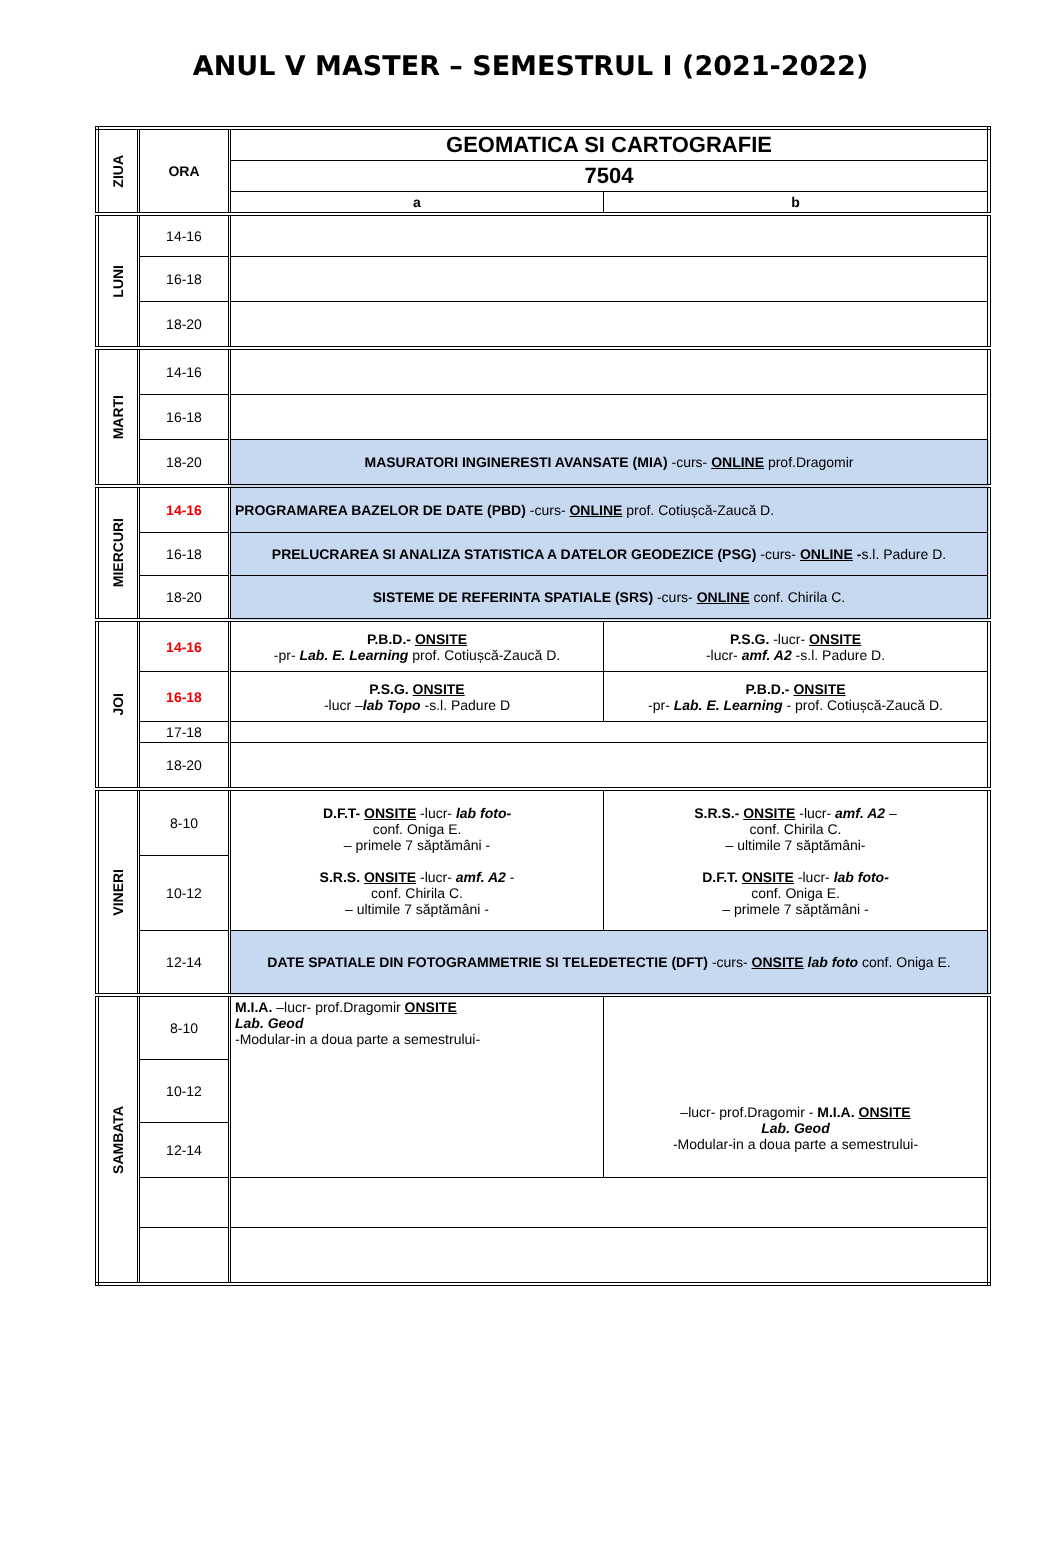ANUL V MASTER – SEMESTRUL I (2021-2022)
| ZIUA | ORA | GEOMATICA SI CARTOGRAFIE | |
| --- | --- | --- | --- |
| | | 7504 | |
| | | a | b |
| LUNI | 14-16 | | |
| | 16-18 | | |
| | 18-20 | | |
| MARTI | 14-16 | | |
| | 16-18 | | |
| | 18-20 | MASURATORI INGINERESTI AVANSATE (MIA) -curs- ONLINE prof.Dragomir | |
| MIERCURI | 14-16 | PROGRAMAREA BAZELOR DE DATE (PBD) -curs- ONLINE prof. Cotiușcă-Zaucă D. | |
| | 16-18 | PRELUCRAREA SI ANALIZA STATISTICA A DATELOR GEODEZICE (PSG) -curs- ONLINE - s.l. Padure D. | |
| | 18-20 | SISTEME DE REFERINTA SPATIALE (SRS) -curs- ONLINE conf. Chirila C. | |
| JOI | 14-16 | P.B.D.- ONSITE -pr- Lab. E. Learning prof. Cotiușcă-Zaucă D. | P.S.G. -lucr- ONSITE -lucr- amf. A2 -s.l. Padure D. |
| | 16-18 | P.S.G. ONSITE -lucr – lab Topo -s.l. Padure D | P.B.D.- ONSITE -pr- Lab. E. Learning - prof. Cotiușcă-Zaucă D. |
| | 17-18 | | |
| | 18-20 | | |
| VINERI | 8-10 | D.F.T- ONSITE -lucr- lab foto- conf. Oniga E. – primele 7 săptămâni - S.R.S. ONSITE -lucr- amf. A2 - conf. Chirila C. – ultimile 7 săptămâni - | S.R.S.- ONSITE -lucr- amf. A2 – conf. Chirila C. – ultimile 7 săptămâni- D.F.T. ONSITE -lucr- lab foto- conf. Oniga E. – primele 7 săptămâni - |
| | 10-12 | | |
| | 12-14 | DATE SPATIALE DIN FOTOGRAMMETRIE SI TELEDETECTIE (DFT) -curs- ONSITE lab foto conf. Oniga E. | |
| SAMBATA | 8-10 | M.I.A. –lucr- prof.Dragomir ONSITE Lab. Geod -Modular-in a doua parte a semestrului- | –lucr- prof.Dragomir - M.I.A. ONSITE Lab. Geod -Modular-in a doua parte a semestrului- |
| | 10-12 | | |
| | 12-14 | | |